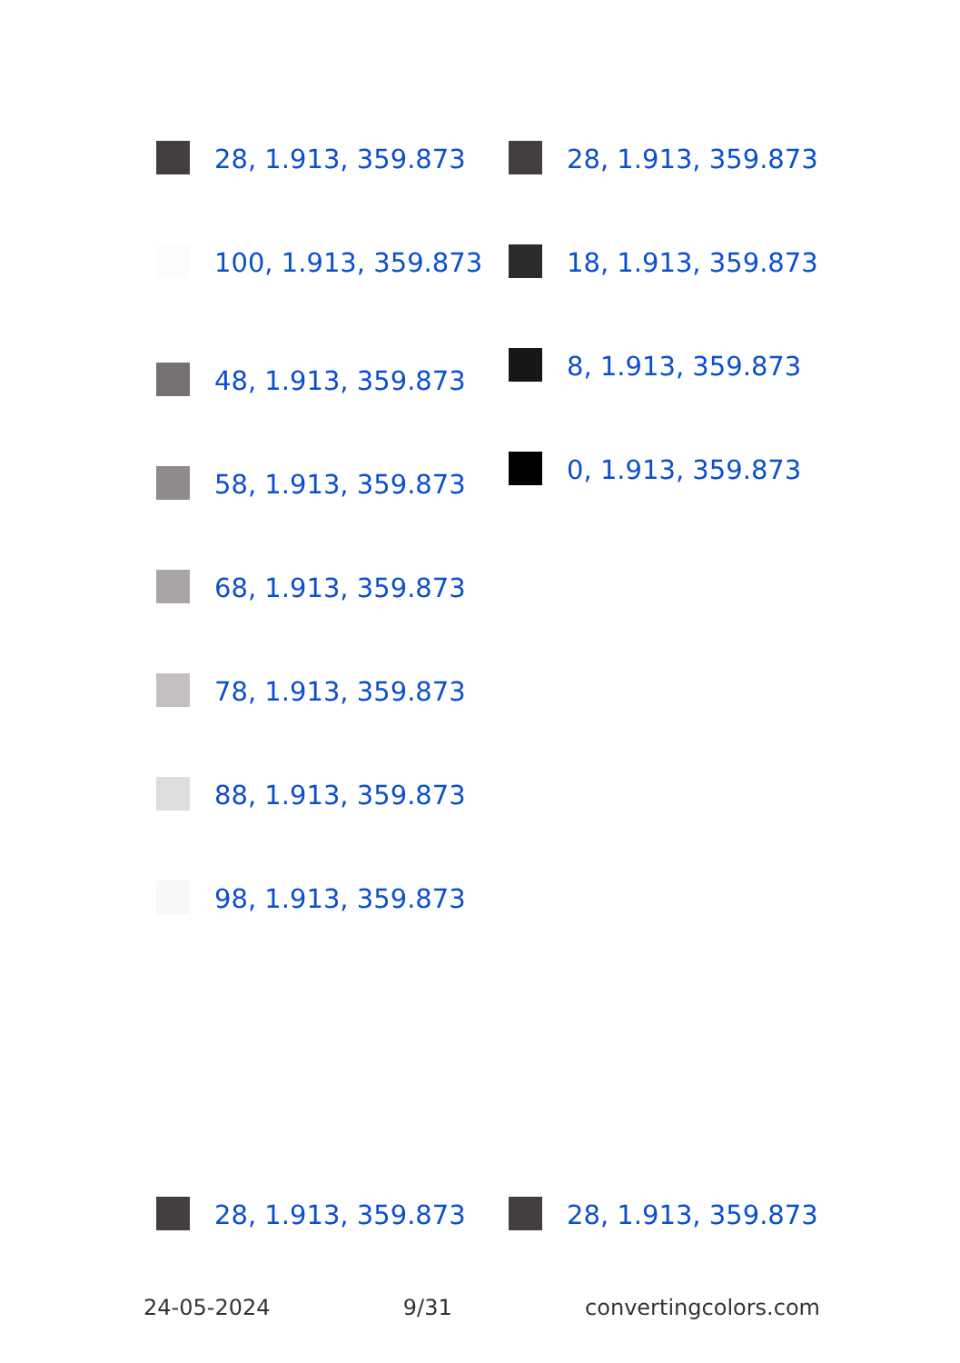28, 1.913, 359.873
100, 1.913, 359.873
48, 1.913, 359.873
58, 1.913, 359.873
68, 1.913, 359.873
78, 1.913, 359.873
88, 1.913, 359.873
98, 1.913, 359.873
28, 1.913, 359.873
18, 1.913, 359.873
8, 1.913, 359.873
0, 1.913, 359.873
28, 1.913, 359.873 28, 1.913, 359.873
24-05-2024 9/31 convertingcolors.com